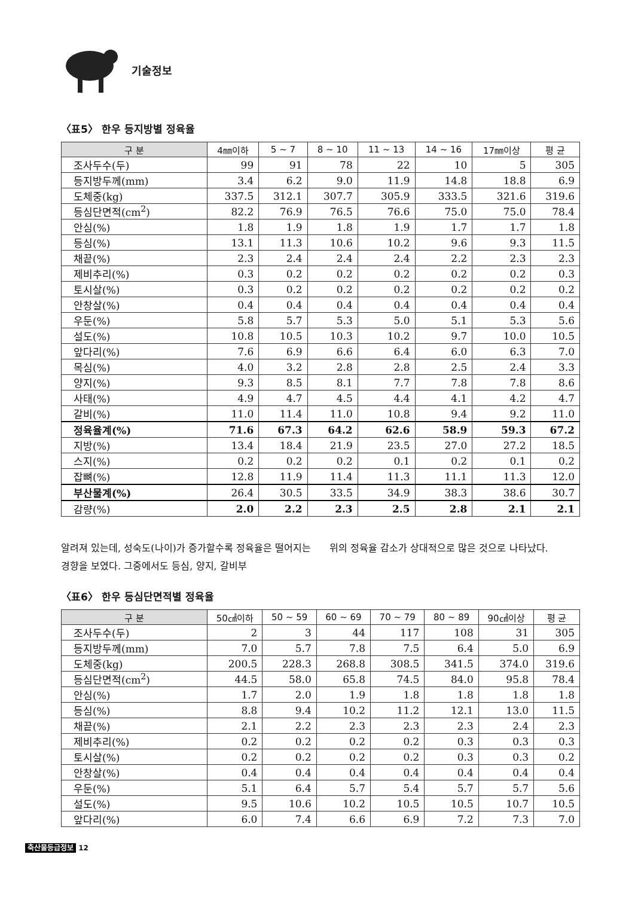기술정보
〈표5〉 한우 등지방별 정육율
| 구 분 | 4㎜이하 | 5 ~ 7 | 8 ~ 10 | 11 ~ 13 | 14 ~ 16 | 17㎜이상 | 평 균 |
| --- | --- | --- | --- | --- | --- | --- | --- |
| 조사두수(두) | 99 | 91 | 78 | 22 | 10 | 5 | 305 |
| 등지방두께(mm) | 3.4 | 6.2 | 9.0 | 11.9 | 14.8 | 18.8 | 6.9 |
| 도체중(kg) | 337.5 | 312.1 | 307.7 | 305.9 | 333.5 | 321.6 | 319.6 |
| 등심단면적(cm<sup>2</sup>) | 82.2 | 76.9 | 76.5 | 76.6 | 75.0 | 75.0 | 78.4 |
| 안심(%) | 1.8 | 1.9 | 1.8 | 1.9 | 1.7 | 1.7 | 1.8 |
| 등심(%) | 13.1 | 11.3 | 10.6 | 10.2 | 9.6 | 9.3 | 11.5 |
| 채끝(%) | 2.3 | 2.4 | 2.4 | 2.4 | 2.2 | 2.3 | 2.3 |
| 제비추리(%) | 0.3 | 0.2 | 0.2 | 0.2 | 0.2 | 0.2 | 0.3 |
| 토시살(%) | 0.3 | 0.2 | 0.2 | 0.2 | 0.2 | 0.2 | 0.2 |
| 안창살(%) | 0.4 | 0.4 | 0.4 | 0.4 | 0.4 | 0.4 | 0.4 |
| 우둔(%) | 5.8 | 5.7 | 5.3 | 5.0 | 5.1 | 5.3 | 5.6 |
| 설도(%) | 10.8 | 10.5 | 10.3 | 10.2 | 9.7 | 10.0 | 10.5 |
| 앞다리(%) | 7.6 | 6.9 | 6.6 | 6.4 | 6.0 | 6.3 | 7.0 |
| 목심(%) | 4.0 | 3.2 | 2.8 | 2.8 | 2.5 | 2.4 | 3.3 |
| 양지(%) | 9.3 | 8.5 | 8.1 | 7.7 | 7.8 | 7.8 | 8.6 |
| 사태(%) | 4.9 | 4.7 | 4.5 | 4.4 | 4.1 | 4.2 | 4.7 |
| 갈비(%) | 11.0 | 11.4 | 11.0 | 10.8 | 9.4 | 9.2 | 11.0 |
| 정육율계(%) | 71.6 | 67.3 | 64.2 | 62.6 | 58.9 | 59.3 | 67.2 |
| 지방(%) | 13.4 | 18.4 | 21.9 | 23.5 | 27.0 | 27.2 | 18.5 |
| 스지(%) | 0.2 | 0.2 | 0.2 | 0.1 | 0.2 | 0.1 | 0.2 |
| 잡뼈(%) | 12.8 | 11.9 | 11.4 | 11.3 | 11.1 | 11.3 | 12.0 |
| 부산물계(%) | 26.4 | 30.5 | 33.5 | 34.9 | 38.3 | 38.6 | 30.7 |
| 감량(%) | 2.0 | 2.2 | 2.3 | 2.5 | 2.8 | 2.1 | 2.1 |
알려져 있는데, 성숙도(나이)가 증가할수록 정육율은 떨어지는 경향을 보였다. 그중에서도 등심, 양지, 갈비부
위의 정육율 감소가 상대적으로 많은 것으로 나타났다.
〈표6〉 한우 등심단면적별 정육율
| 구 분 | 50㎠이하 | 50 ~ 59 | 60 ~ 69 | 70 ~ 79 | 80 ~ 89 | 90㎠이상 | 평 균 |
| --- | --- | --- | --- | --- | --- | --- | --- |
| 조사두수(두) | 2 | 3 | 44 | 117 | 108 | 31 | 305 |
| 등지방두께(mm) | 7.0 | 5.7 | 7.8 | 7.5 | 6.4 | 5.0 | 6.9 |
| 도체중(kg) | 200.5 | 228.3 | 268.8 | 308.5 | 341.5 | 374.0 | 319.6 |
| 등심단면적(cm<sup>2</sup>) | 44.5 | 58.0 | 65.8 | 74.5 | 84.0 | 95.8 | 78.4 |
| 안심(%) | 1.7 | 2.0 | 1.9 | 1.8 | 1.8 | 1.8 | 1.8 |
| 등심(%) | 8.8 | 9.4 | 10.2 | 11.2 | 12.1 | 13.0 | 11.5 |
| 채끝(%) | 2.1 | 2.2 | 2.3 | 2.3 | 2.3 | 2.4 | 2.3 |
| 제비추리(%) | 0.2 | 0.2 | 0.2 | 0.2 | 0.3 | 0.3 | 0.3 |
| 토시살(%) | 0.2 | 0.2 | 0.2 | 0.2 | 0.3 | 0.3 | 0.2 |
| 안창살(%) | 0.4 | 0.4 | 0.4 | 0.4 | 0.4 | 0.4 | 0.4 |
| 우둔(%) | 5.1 | 6.4 | 5.7 | 5.4 | 5.7 | 5.7 | 5.6 |
| 설도(%) | 9.5 | 10.6 | 10.2 | 10.5 | 10.5 | 10.7 | 10.5 |
| 앞다리(%) | 6.0 | 7.4 | 6.6 | 6.9 | 7.2 | 7.3 | 7.0 |
축산물등급정보 12